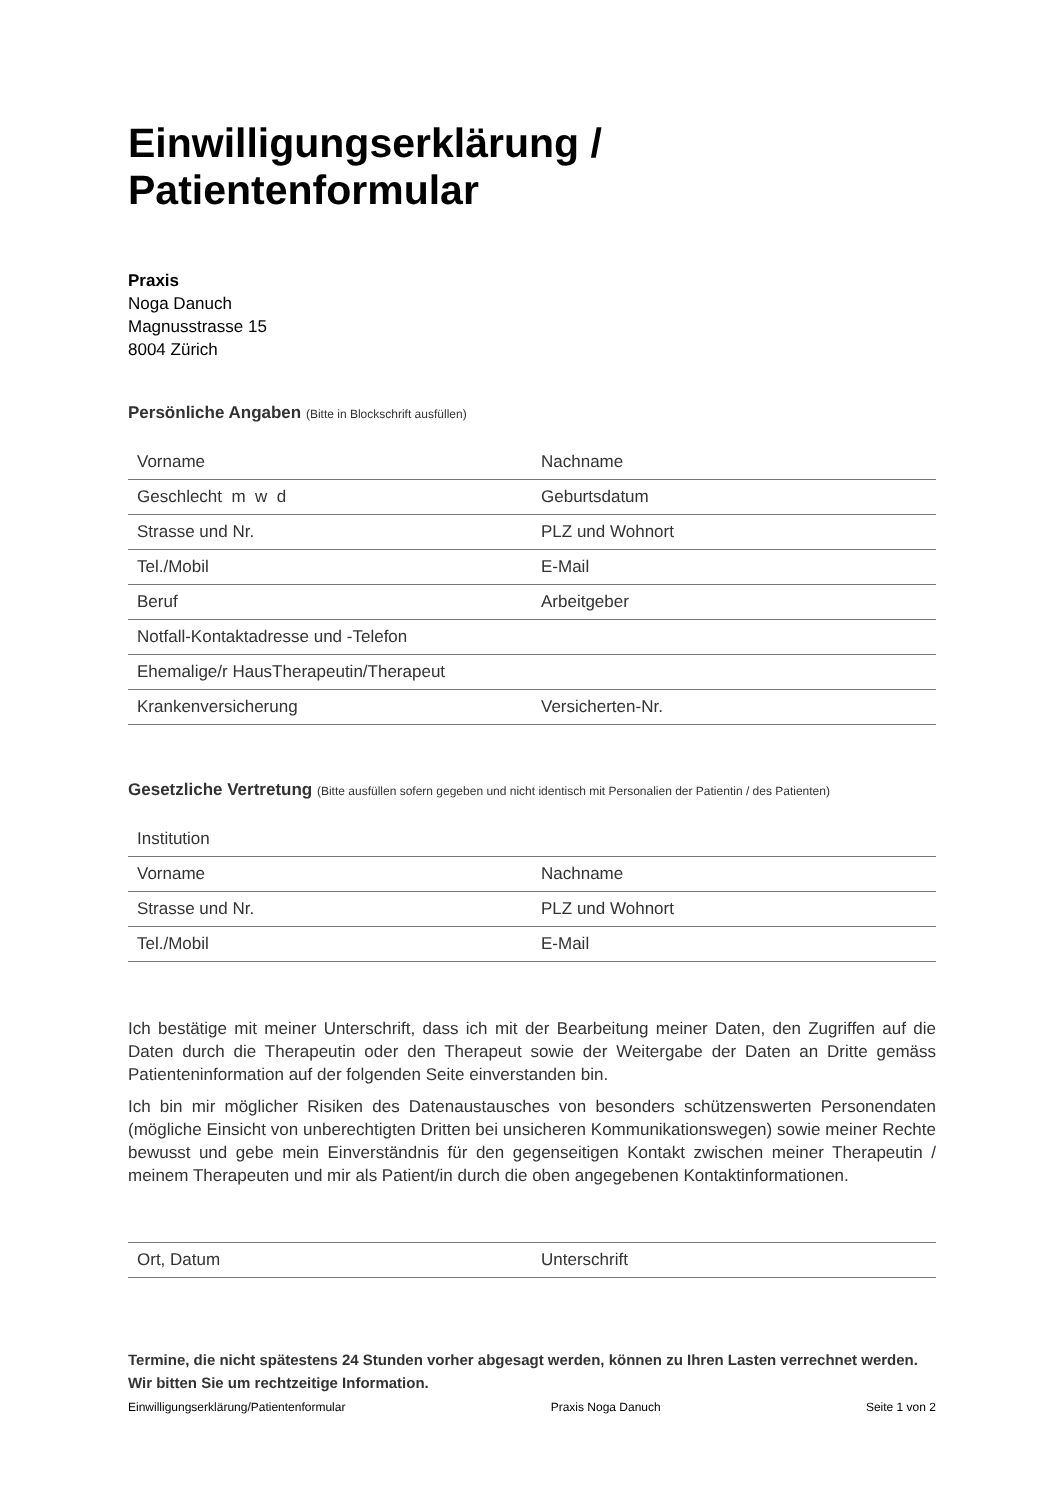Einwilligungserklärung / Patientenformular
Praxis
Noga Danuch
Magnusstrasse 15
8004 Zürich
Persönliche Angaben (Bitte in Blockschrift ausfüllen)
| Vorname | Nachname |
| Geschlecht m w d | Geburtsdatum |
| Strasse und Nr. | PLZ und Wohnort |
| Tel./Mobil | E-Mail |
| Beruf | Arbeitgeber |
| Notfall-Kontaktadresse und -Telefon | |
| Ehemalige/r HausTherapeutin/Therapeut | |
| Krankenversicherung | Versicherten-Nr. |
Gesetzliche Vertretung (Bitte ausfüllen sofern gegeben und nicht identisch mit Personalien der Patientin / des Patienten)
| Institution | |
| Vorname | Nachname |
| Strasse und Nr. | PLZ und Wohnort |
| Tel./Mobil | E-Mail |
Ich bestätige mit meiner Unterschrift, dass ich mit der Bearbeitung meiner Daten, den Zugriffen auf die Daten durch die Therapeutin oder den Therapeut sowie der Weitergabe der Daten an Dritte gemäss Patienteninformation auf der folgenden Seite einverstanden bin.
Ich bin mir möglicher Risiken des Datenaustausches von besonders schützenswerten Personendaten (mögliche Einsicht von unberechtigten Dritten bei unsicheren Kommunikationswegen) sowie meiner Rechte bewusst und gebe mein Einverständnis für den gegenseitigen Kontakt zwischen meiner Therapeutin / meinem Therapeuten und mir als Patient/in durch die oben angegebenen Kontaktinformationen.
| Ort, Datum | Unterschrift |
Termine, die nicht spätestens 24 Stunden vorher abgesagt werden, können zu Ihren Lasten verrechnet werden. Wir bitten Sie um rechtzeitige Information.
Einwilligungserklärung/Patientenformular Praxis Noga Danuch Seite 1 von 2